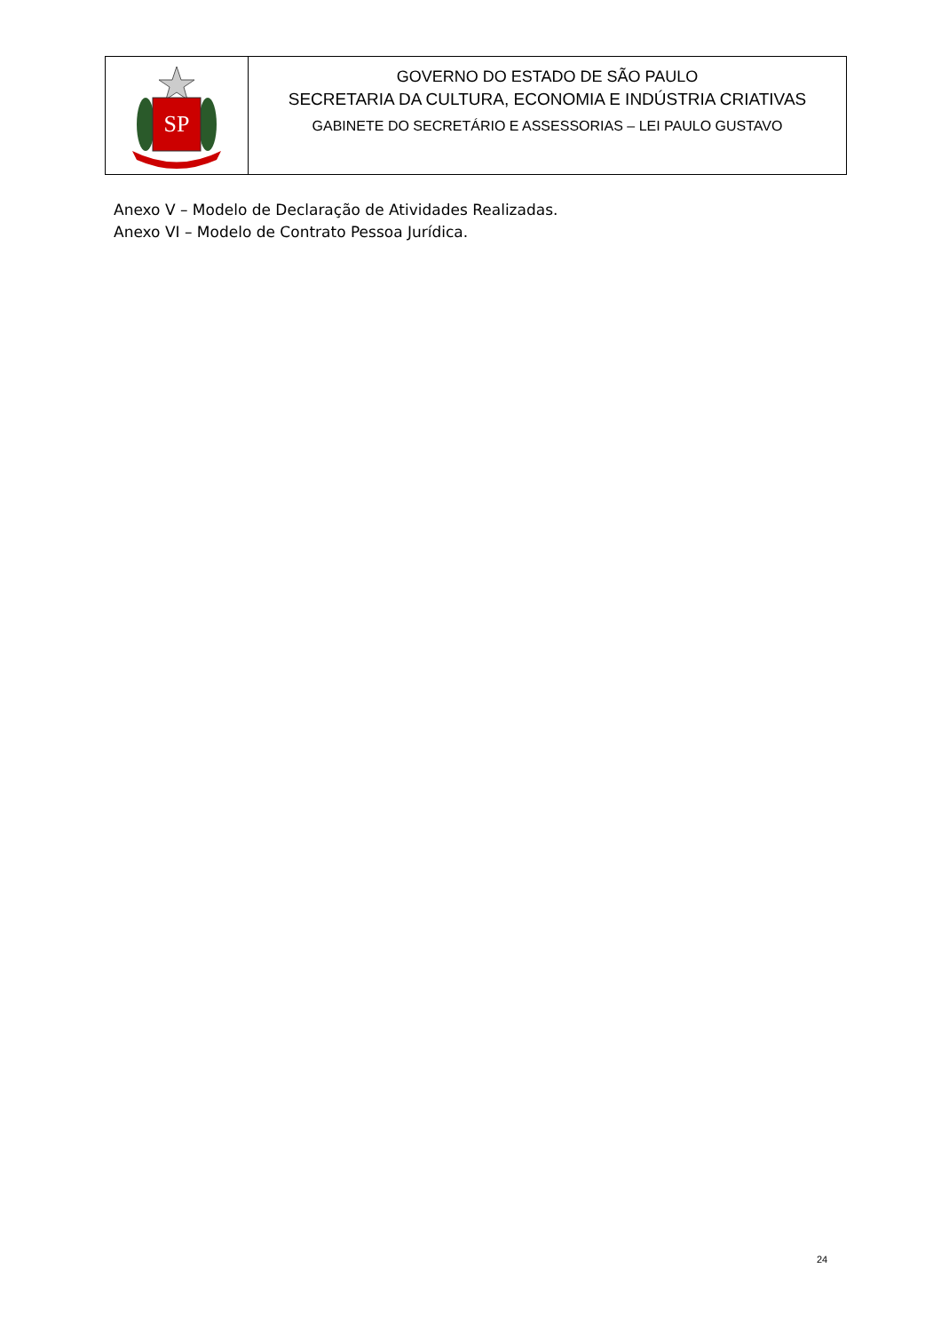SP
GOVERNO DO ESTADO DE SÃO PAULO
SECRETARIA DA CULTURA, ECONOMIA E INDÚSTRIA CRIATIVAS
GABINETE DO SECRETÁRIO E ASSESSORIAS – LEI PAULO GUSTAVO
Anexo V – Modelo de Declaração de Atividades Realizadas.
Anexo VI – Modelo de Contrato Pessoa Jurídica.
24